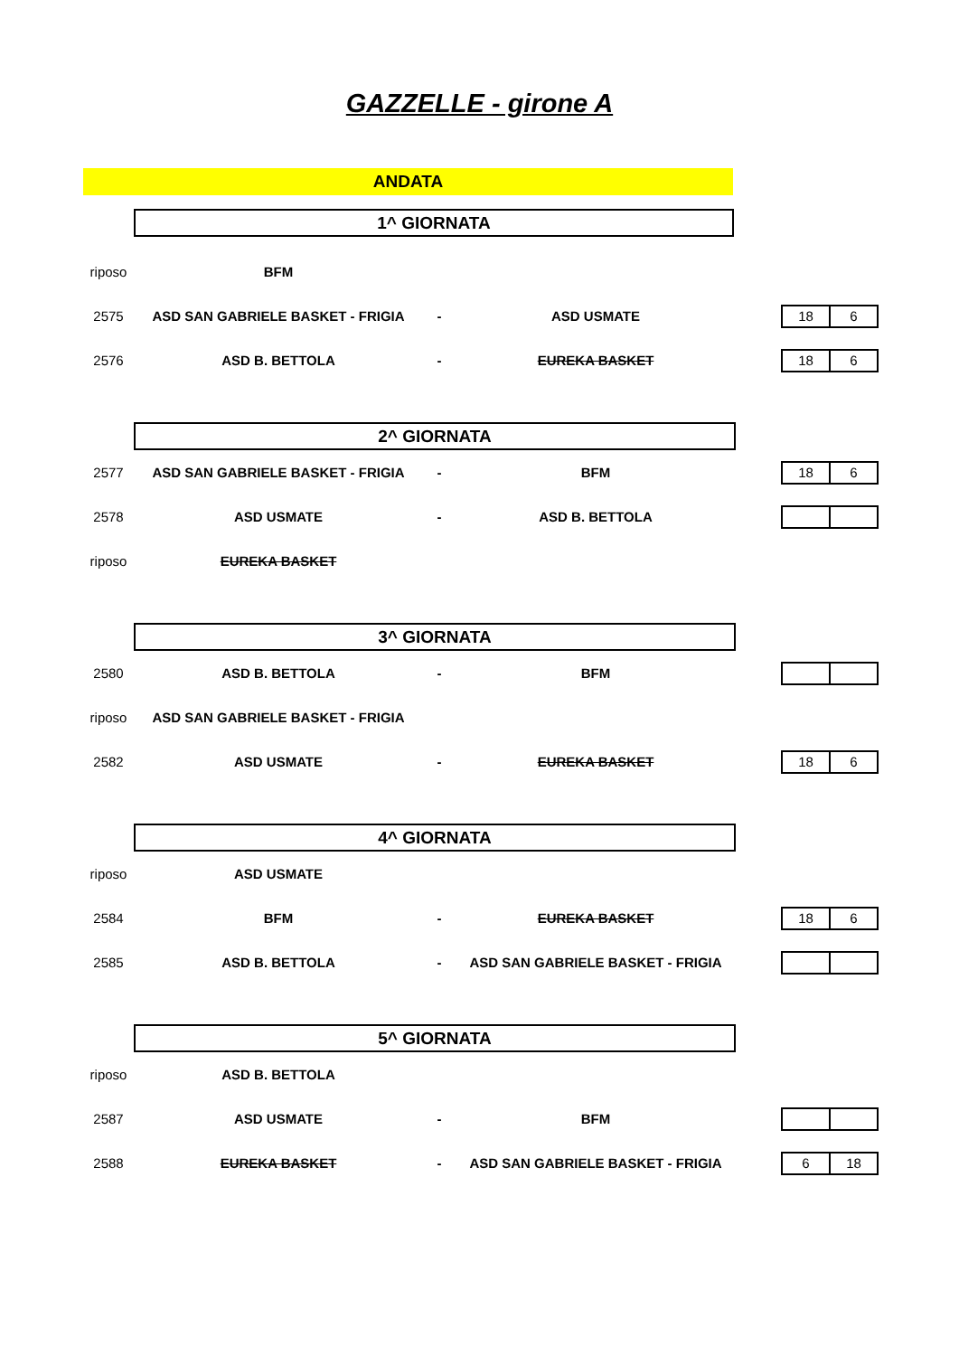GAZZELLE - girone A
ANDATA
| | 1^ GIORNATA | | | | |
| riposo | BFM | | | | |
| 2575 | ASD SAN GABRIELE BASKET - FRIGIA | - | ASD USMATE | | 18 6 |
| 2576 | ASD B. BETTOLA | - | EUREKA BASKET | | 18 6 |
| | 2^ GIORNATA | | | | |
| 2577 | ASD SAN GABRIELE BASKET - FRIGIA | - | BFM | | 18 6 |
| 2578 | ASD USMATE | - | ASD B. BETTOLA | | |
| riposo | EUREKA BASKET | | | | |
| | 3^ GIORNATA | | | | |
| 2580 | ASD B. BETTOLA | - | BFM | | |
| riposo | ASD SAN GABRIELE BASKET - FRIGIA | | | | |
| 2582 | ASD USMATE | - | EUREKA BASKET | | 18 6 |
| | 4^ GIORNATA | | | | |
| riposo | ASD USMATE | | | | |
| 2584 | BFM | - | EUREKA BASKET | | 18 6 |
| 2585 | ASD B. BETTOLA | - | ASD SAN GABRIELE BASKET - FRIGIA | | |
| | 5^ GIORNATA | | | | |
| riposo | ASD B. BETTOLA | | | | |
| 2587 | ASD USMATE | - | BFM | | |
| 2588 | EUREKA BASKET | - | ASD SAN GABRIELE BASKET - FRIGIA | | 6 18 |